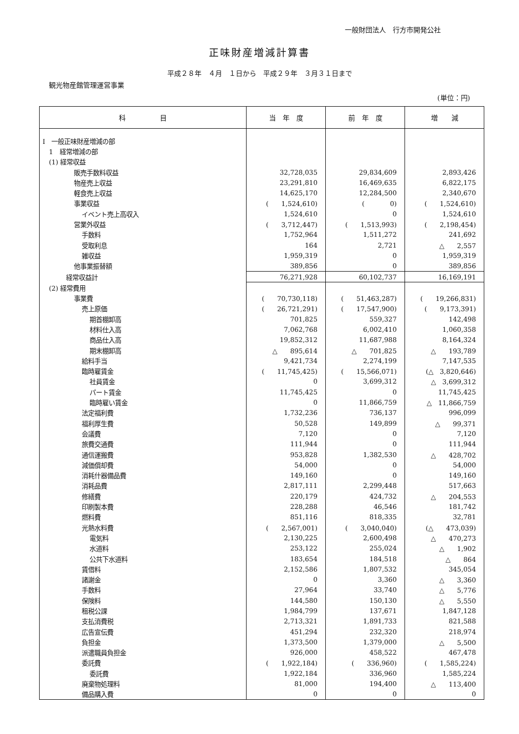一般財団法人　行方市開発公社
正味財産増減計算書
平成２８年　４月　１日から　平成２９年　３月３１日まで
観光物産館管理運営事業
(単位：円)
| 科 目 | 当 年 度 | 前 年 度 | 増 減 |
| --- | --- | --- | --- |
| Ⅰ 一般正味財産増減の部 | | | |
| 1 経常増減の部 | | | |
| (1) 経常収益 | | | |
| 販売手数料収益 | 32,728,035 | 29,834,609 | 2,893,426 |
| 物産売上収益 | 23,291,810 | 16,469,635 | 6,822,175 |
| 軽食売上収益 | 14,625,170 | 12,284,500 | 2,340,670 |
| 事業収益 | ( 1,524,610) | ( 0) | ( 1,524,610) |
| イベント売上高収入 | 1,524,610 | 0 | 1,524,610 |
| 営業外収益 | ( 3,712,447) | ( 1,513,993) | ( 2,198,454) |
| 手数料 | 1,752,964 | 1,511,272 | 241,692 |
| 受取利息 | 164 | 2,721 | △ 2,557 |
| 雑収益 | 1,959,319 | 0 | 1,959,319 |
| 他事業振替額 | 389,856 | 0 | 389,856 |
| 経常収益計 | 76,271,928 | 60,102,737 | 16,169,191 |
| (2) 経常費用 | | | |
| 事業費 | ( 70,730,118) | ( 51,463,287) | ( 19,266,831) |
| 売上原価 | ( 26,721,291) | ( 17,547,900) | ( 9,173,391) |
| 期首棚卸高 | 701,825 | 559,327 | 142,498 |
| 材料仕入高 | 7,062,768 | 6,002,410 | 1,060,358 |
| 商品仕入高 | 19,852,312 | 11,687,988 | 8,164,324 |
| 期末棚卸高 | △ 895,614 | △ 701,825 | △ 193,789 |
| 給料手当 | 9,421,734 | 2,274,199 | 7,147,535 |
| 臨時雇賃金 | ( 11,745,425) | ( 15,566,071) | (△ 3,820,646) |
| 社員賃金 | 0 | 3,699,312 | △ 3,699,312 |
| パート賃金 | 11,745,425 | 0 | 11,745,425 |
| 臨時雇い賃金 | 0 | 11,866,759 | △ 11,866,759 |
| 法定福利費 | 1,732,236 | 736,137 | 996,099 |
| 福利厚生費 | 50,528 | 149,899 | △ 99,371 |
| 会議費 | 7,120 | 0 | 7,120 |
| 旅費交通費 | 111,944 | 0 | 111,944 |
| 通信運搬費 | 953,828 | 1,382,530 | △ 428,702 |
| 減価償却費 | 54,000 | 0 | 54,000 |
| 消耗什器備品費 | 149,160 | 0 | 149,160 |
| 消耗品費 | 2,817,111 | 2,299,448 | 517,663 |
| 修繕費 | 220,179 | 424,732 | △ 204,553 |
| 印刷製本費 | 228,288 | 46,546 | 181,742 |
| 燃料費 | 851,116 | 818,335 | 32,781 |
| 光熱水料費 | ( 2,567,001) | ( 3,040,040) | (△ 473,039) |
| 電気料 | 2,130,225 | 2,600,498 | △ 470,273 |
| 水道料 | 253,122 | 255,024 | △ 1,902 |
| 公共下水道料 | 183,654 | 184,518 | △ 864 |
| 賃借料 | 2,152,586 | 1,807,532 | 345,054 |
| 諸謝金 | 0 | 3,360 | △ 3,360 |
| 手数料 | 27,964 | 33,740 | △ 5,776 |
| 保険料 | 144,580 | 150,130 | △ 5,550 |
| 租税公課 | 1,984,799 | 137,671 | 1,847,128 |
| 支払消費税 | 2,713,321 | 1,891,733 | 821,588 |
| 広告宣伝費 | 451,294 | 232,320 | 218,974 |
| 負担金 | 1,373,500 | 1,379,000 | △ 5,500 |
| 派遣職員負担金 | 926,000 | 458,522 | 467,478 |
| 委託費 | ( 1,922,184) | ( 336,960) | ( 1,585,224) |
| 委託費 | 1,922,184 | 336,960 | 1,585,224 |
| 廃棄物処理料 | 81,000 | 194,400 | △ 113,400 |
| 備品購入費 | 0 | 0 | 0 |